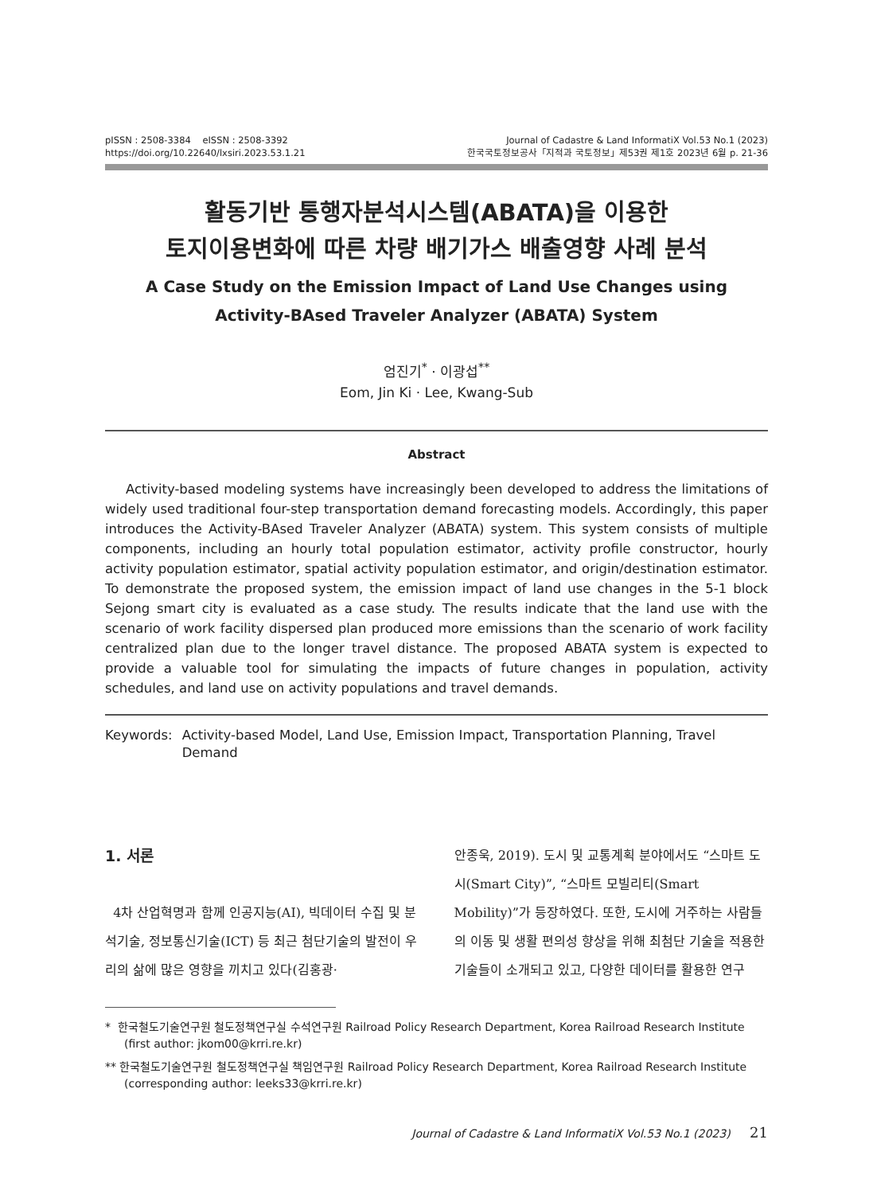pISSN : 2508-3384 eISSN : 2508-3392
https://doi.org/10.22640/lxsiri.2023.53.1.21
Journal of Cadastre & Land InformatiX Vol.53 No.1 (2023)
한국국토정보공사「지적과 국토정보」제53권 제1호 2023년 6월 p. 21-36
활동기반 통행자분석시스템(ABATA)을 이용한
토지이용변화에 따른 차량 배기가스 배출영향 사례 분석
A Case Study on the Emission Impact of Land Use Changes using
Activity-BAsed Traveler Analyzer (ABATA) System
엄진기<sup>*</sup> · 이광섭<sup>**</sup>
Eom, Jin Ki · Lee, Kwang-Sub
Abstract
Activity-based modeling systems have increasingly been developed to address the limitations of widely used traditional four-step transportation demand forecasting models. Accordingly, this paper introduces the Activity-BAsed Traveler Analyzer (ABATA) system. This system consists of multiple components, including an hourly total population estimator, activity profile constructor, hourly activity population estimator, spatial activity population estimator, and origin/destination estimator. To demonstrate the proposed system, the emission impact of land use changes in the 5-1 block Sejong smart city is evaluated as a case study. The results indicate that the land use with the scenario of work facility dispersed plan produced more emissions than the scenario of work facility centralized plan due to the longer travel distance. The proposed ABATA system is expected to provide a valuable tool for simulating the impacts of future changes in population, activity schedules, and land use on activity populations and travel demands.
Keywords: Activity-based Model, Land Use, Emission Impact, Transportation Planning, Travel Demand
1. 서론
4차 산업혁명과 함께 인공지능(AI), 빅데이터 수집 및 분석기술, 정보통신기술(ICT) 등 최근 첨단기술의 발전이 우리의 삶에 많은 영향을 끼치고 있다(김홍광·
안종욱, 2019). 도시 및 교통계획 분야에서도 “스마트 도시(Smart City)”, “스마트 모빌리티(Smart Mobility)”가 등장하였다. 또한, 도시에 거주하는 사람들의 이동 및 생활 편의성 향상을 위해 최첨단 기술을 적용한 기술들이 소개되고 있고, 다양한 데이터를 활용한 연구
* 한국철도기술연구원 철도정책연구실 수석연구원 Railroad Policy Research Department, Korea Railroad Research Institute (first author: jkom00@krri.re.kr)
** 한국철도기술연구원 철도정책연구실 책임연구원 Railroad Policy Research Department, Korea Railroad Research Institute (corresponding author: leeks33@krri.re.kr)
Journal of Cadastre & Land InformatiX Vol.53 No.1 (2023) 21